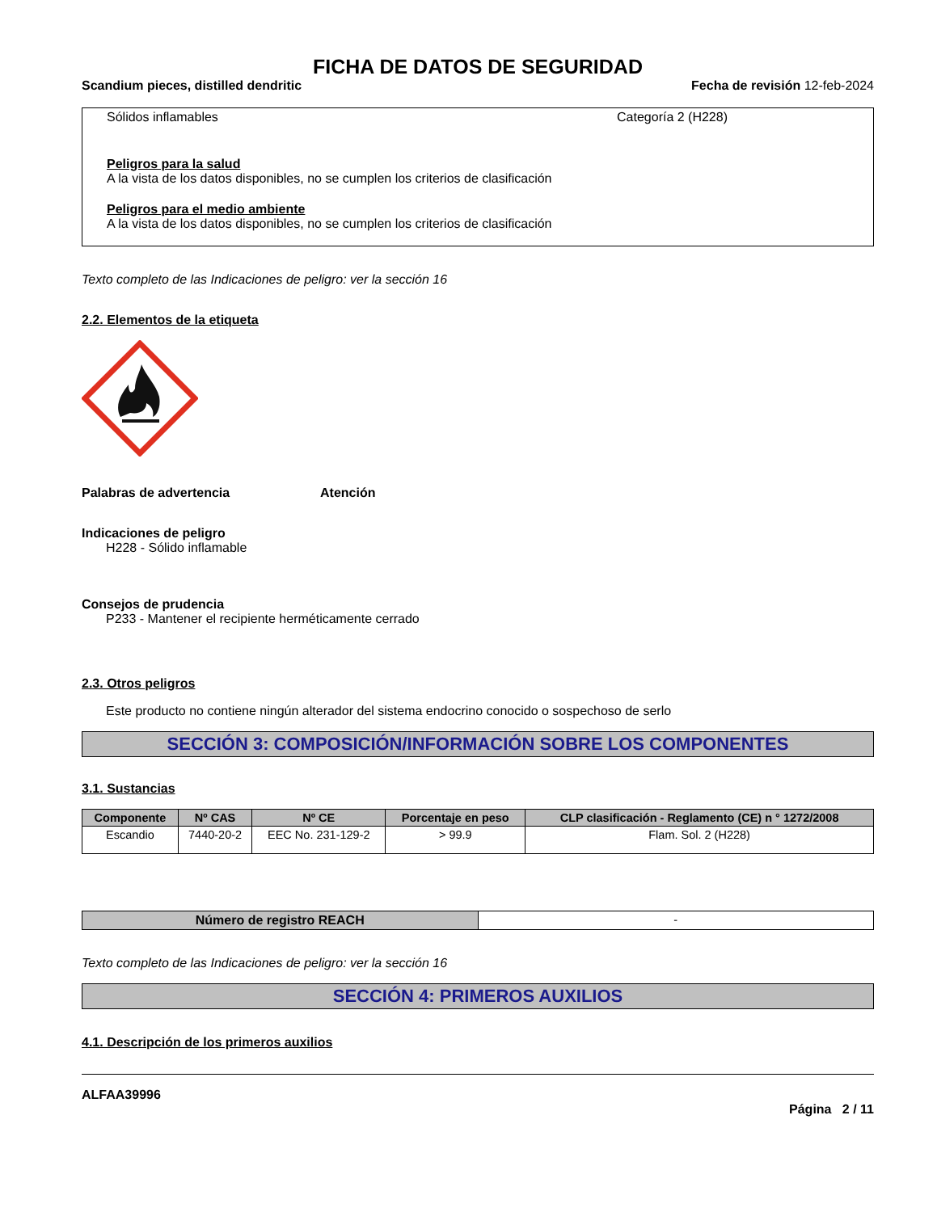FICHA DE DATOS DE SEGURIDAD
Scandium pieces, distilled dendritic Fecha de revisión 12-feb-2024
Sólidos inflamables Categoría 2 (H228)
Peligros para la salud
A la vista de los datos disponibles, no se cumplen los criterios de clasificación
Peligros para el medio ambiente
A la vista de los datos disponibles, no se cumplen los criterios de clasificación
Texto completo de las Indicaciones de peligro: ver la sección 16
2.2. Elementos de la etiqueta
Palabras de advertencia Atención
Indicaciones de peligro
H228 - Sólido inflamable
Consejos de prudencia
P233 - Mantener el recipiente herméticamente cerrado
2.3. Otros peligros
Este producto no contiene ningún alterador del sistema endocrino conocido o sospechoso de serlo
SECCIÓN 3: COMPOSICIÓN/INFORMACIÓN SOBRE LOS COMPONENTES
3.1. Sustancias
| Componente | Nº CAS | Nº CE | Porcentaje en peso | CLP clasificación - Reglamento (CE) n ° 1272/2008 |
| --- | --- | --- | --- | --- |
| Escandio | 7440-20-2 | EEC No. 231-129-2 | > 99.9 | Flam. Sol. 2 (H228) |
| Número de registro REACH | - |
Texto completo de las Indicaciones de peligro: ver la sección 16
SECCIÓN 4: PRIMEROS AUXILIOS
4.1. Descripción de los primeros auxilios
ALFAA39996
Página 2 / 11